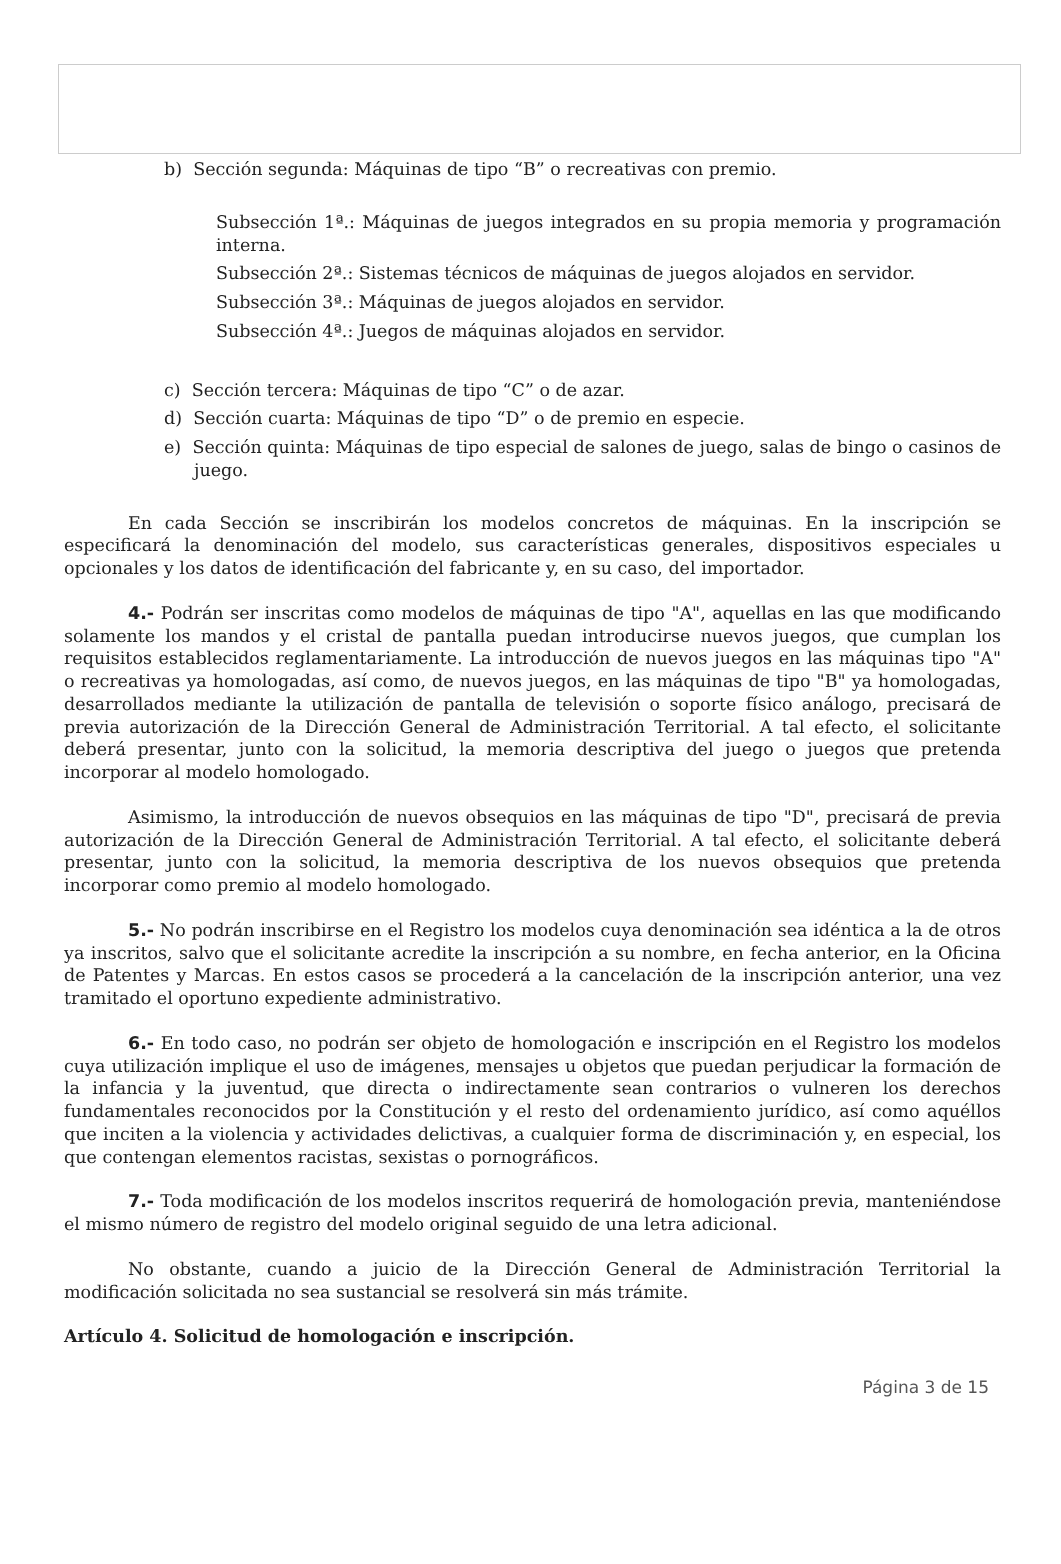b) Sección segunda: Máquinas de tipo “B” o recreativas con premio.
Subsección 1ª.: Máquinas de juegos integrados en su propia memoria y programación interna.
Subsección 2ª.: Sistemas técnicos de máquinas de juegos alojados en servidor.
Subsección 3ª.: Máquinas de juegos alojados en servidor.
Subsección 4ª.: Juegos de máquinas alojados en servidor.
c) Sección tercera: Máquinas de tipo “C” o de azar.
d) Sección cuarta: Máquinas de tipo “D” o de premio en especie.
e) Sección quinta: Máquinas de tipo especial de salones de juego, salas de bingo o casinos de juego.
En cada Sección se inscribirán los modelos concretos de máquinas. En la inscripción se especificará la denominación del modelo, sus características generales, dispositivos especiales u opcionales y los datos de identificación del fabricante y, en su caso, del importador.
4.- Podrán ser inscritas como modelos de máquinas de tipo "A", aquellas en las que modificando solamente los mandos y el cristal de pantalla puedan introducirse nuevos juegos, que cumplan los requisitos establecidos reglamentariamente. La introducción de nuevos juegos en las máquinas tipo "A" o recreativas ya homologadas, así como, de nuevos juegos, en las máquinas de tipo "B" ya homologadas, desarrollados mediante la utilización de pantalla de televisión o soporte físico análogo, precisará de previa autorización de la Dirección General de Administración Territorial. A tal efecto, el solicitante deberá presentar, junto con la solicitud, la memoria descriptiva del juego o juegos que pretenda incorporar al modelo homologado.
Asimismo, la introducción de nuevos obsequios en las máquinas de tipo "D", precisará de previa autorización de la Dirección General de Administración Territorial. A tal efecto, el solicitante deberá presentar, junto con la solicitud, la memoria descriptiva de los nuevos obsequios que pretenda incorporar como premio al modelo homologado.
5.- No podrán inscribirse en el Registro los modelos cuya denominación sea idéntica a la de otros ya inscritos, salvo que el solicitante acredite la inscripción a su nombre, en fecha anterior, en la Oficina de Patentes y Marcas. En estos casos se procederá a la cancelación de la inscripción anterior, una vez tramitado el oportuno expediente administrativo.
6.- En todo caso, no podrán ser objeto de homologación e inscripción en el Registro los modelos cuya utilización implique el uso de imágenes, mensajes u objetos que puedan perjudicar la formación de la infancia y la juventud, que directa o indirectamente sean contrarios o vulneren los derechos fundamentales reconocidos por la Constitución y el resto del ordenamiento jurídico, así como aquéllos que inciten a la violencia y actividades delictivas, a cualquier forma de discriminación y, en especial, los que contengan elementos racistas, sexistas o pornográficos.
7.- Toda modificación de los modelos inscritos requerirá de homologación previa, manteniéndose el mismo número de registro del modelo original seguido de una letra adicional.
No obstante, cuando a juicio de la Dirección General de Administración Territorial la modificación solicitada no sea sustancial se resolverá sin más trámite.
Artículo 4. Solicitud de homologación e inscripción.
Página 3 de 15